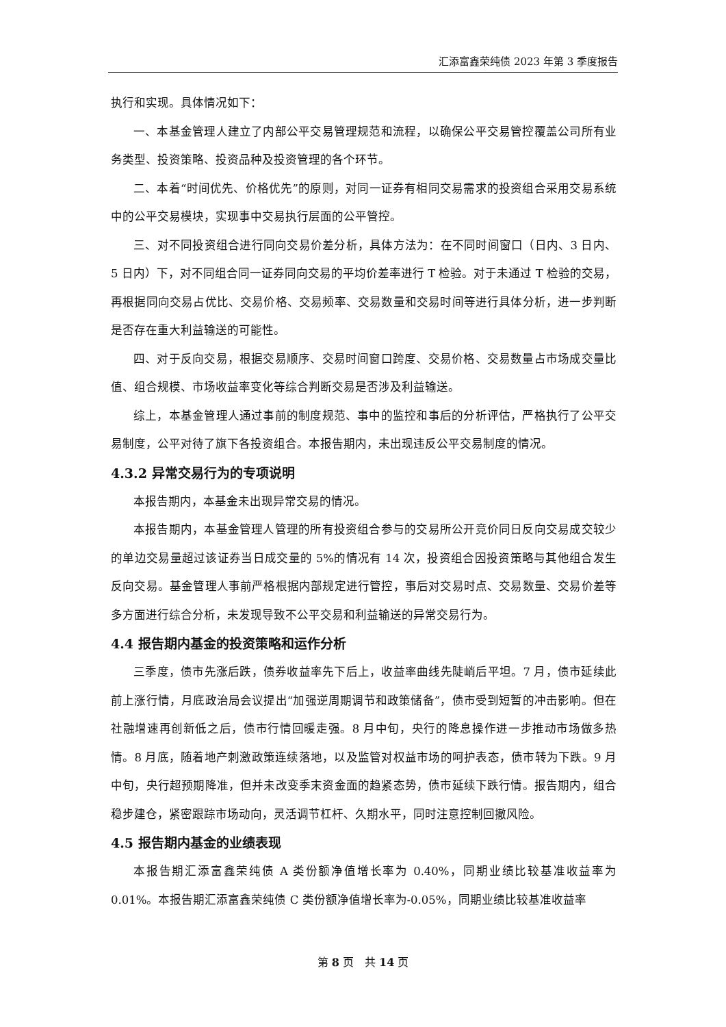汇添富鑫荣纯债 2023 年第 3 季度报告
执行和实现。具体情况如下：
一、本基金管理人建立了内部公平交易管理规范和流程，以确保公平交易管控覆盖公司所有业务类型、投资策略、投资品种及投资管理的各个环节。
二、本着“时间优先、价格优先”的原则，对同一证券有相同交易需求的投资组合采用交易系统中的公平交易模块，实现事中交易执行层面的公平管控。
三、对不同投资组合进行同向交易价差分析，具体方法为：在不同时间窗口（日内、3 日内、5 日内）下，对不同组合同一证券同向交易的平均价差率进行 T 检验。对于未通过 T 检验的交易，再根据同向交易占优比、交易价格、交易频率、交易数量和交易时间等进行具体分析，进一步判断是否存在重大利益输送的可能性。
四、对于反向交易，根据交易顺序、交易时间窗口跨度、交易价格、交易数量占市场成交量比值、组合规模、市场收益率变化等综合判断交易是否涉及利益输送。
综上，本基金管理人通过事前的制度规范、事中的监控和事后的分析评估，严格执行了公平交易制度，公平对待了旗下各投资组合。本报告期内，未出现违反公平交易制度的情况。
4.3.2 异常交易行为的专项说明
本报告期内，本基金未出现异常交易的情况。
本报告期内，本基金管理人管理的所有投资组合参与的交易所公开竞价同日反向交易成交较少的单边交易量超过该证券当日成交量的 5%的情况有 14 次，投资组合因投资策略与其他组合发生反向交易。基金管理人事前严格根据内部规定进行管控，事后对交易时点、交易数量、交易价差等多方面进行综合分析，未发现导致不公平交易和利益输送的异常交易行为。
4.4 报告期内基金的投资策略和运作分析
三季度，债市先涨后跌，债券收益率先下后上，收益率曲线先陡峭后平坦。7 月，债市延续此前上涨行情，月底政治局会议提出“加强逆周期调节和政策储备”，债市受到短暂的冲击影响。但在社融增速再创新低之后，债市行情回暖走强。8 月中旬，央行的降息操作进一步推动市场做多热情。8 月底，随着地产刺激政策连续落地，以及监管对权益市场的呵护表态，债市转为下跌。9 月中旬，央行超预期降准，但并未改变季末资金面的趋紧态势，债市延续下跌行情。报告期内，组合稳步建仓，紧密跟踪市场动向，灵活调节杠杆、久期水平，同时注意控制回撤风险。
4.5 报告期内基金的业绩表现
本报告期汇添富鑫荣纯债 A 类份额净值增长率为 0.40%，同期业绩比较基准收益率为 0.01%。本报告期汇添富鑫荣纯债 C 类份额净值增长率为-0.05%，同期业绩比较基准收益率
第 8 页　共 14 页